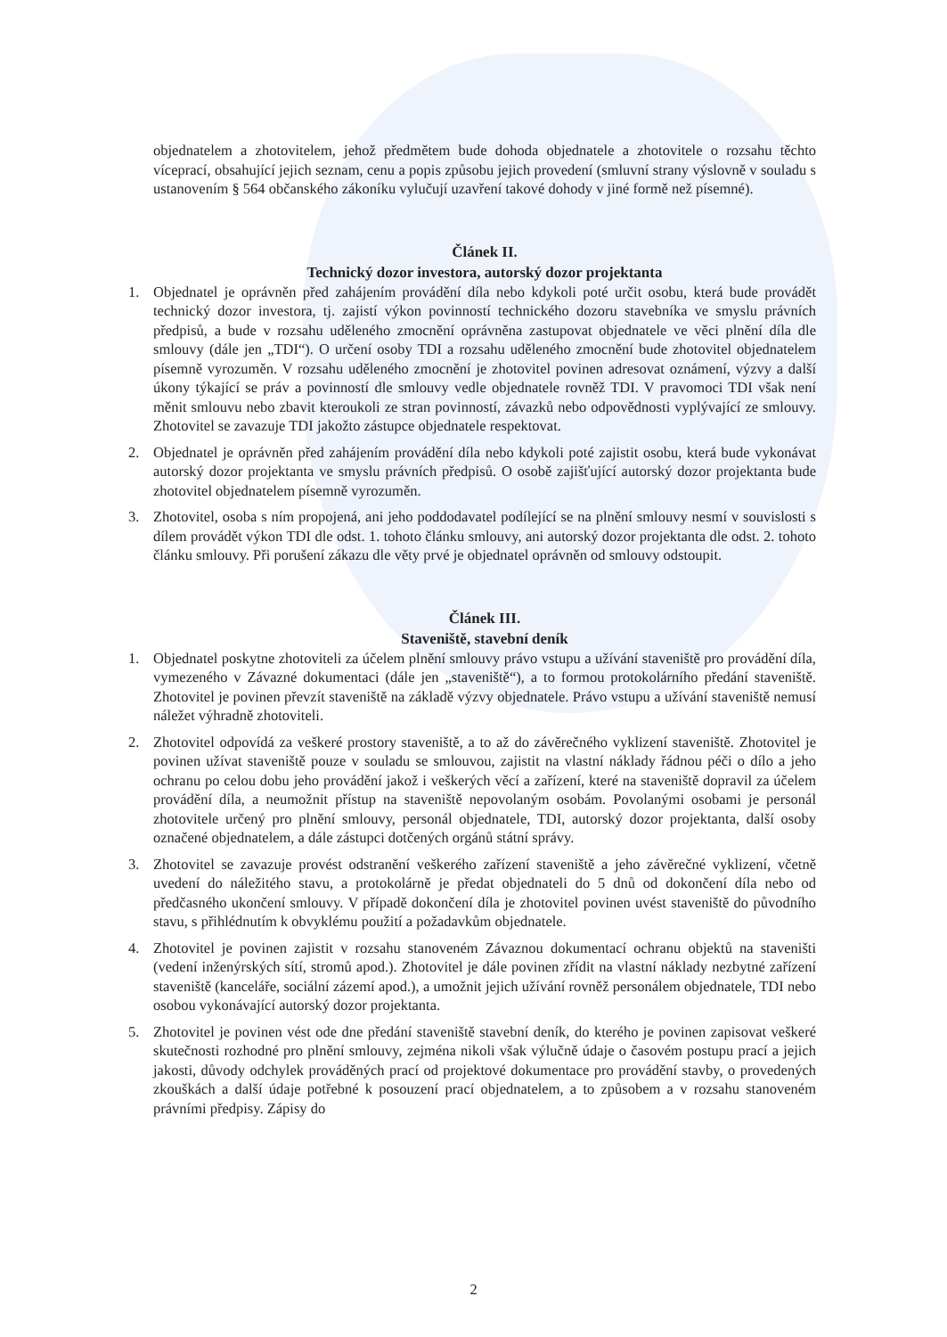objednatelem a zhotovitelem, jehož předmětem bude dohoda objednatele a zhotovitele o rozsahu těchto víceprací, obsahující jejich seznam, cenu a popis způsobu jejich provedení (smluvní strany výslovně v souladu s ustanovením § 564 občanského zákoníku vylučují uzavření takové dohody v jiné formě než písemné).
Článek II.
Technický dozor investora, autorský dozor projektanta
1. Objednatel je oprávněn před zahájením provádění díla nebo kdykoli poté určit osobu, která bude provádět technický dozor investora, tj. zajistí výkon povinností technického dozoru stavebníka ve smyslu právních předpisů, a bude v rozsahu uděleného zmocnění oprávněna zastupovat objednatele ve věci plnění díla dle smlouvy (dále jen „TDI“). O určení osoby TDI a rozsahu uděleného zmocnění bude zhotovitel objednatelem písemně vyrozuměn. V rozsahu uděleného zmocnění je zhotovitel povinen adresovat oznámení, výzvy a další úkony týkající se práv a povinností dle smlouvy vedle objednatele rovněž TDI. V pravomoci TDI však není měnit smlouvu nebo zbavit kteroukoli ze stran povinností, závazků nebo odpovědnosti vyplývající ze smlouvy. Zhotovitel se zavazuje TDI jakožto zástupce objednatele respektovat.
2. Objednatel je oprávněn před zahájením provádění díla nebo kdykoli poté zajistit osobu, která bude vykonávat autorský dozor projektanta ve smyslu právních předpisů. O osobě zajišťující autorský dozor projektanta bude zhotovitel objednatelem písemně vyrozuměn.
3. Zhotovitel, osoba s ním propojená, ani jeho poddodavatel podílející se na plnění smlouvy nesmí v souvislosti s dílem provádět výkon TDI dle odst. 1. tohoto článku smlouvy, ani autorský dozor projektanta dle odst. 2. tohoto článku smlouvy. Při porušení zákazu dle věty prvé je objednatel oprávněn od smlouvy odstoupit.
Článek III.
Staveniště, stavební deník
1. Objednatel poskytne zhotoviteli za účelem plnění smlouvy právo vstupu a užívání staveniště pro provádění díla, vymezeného v Závazné dokumentaci (dále jen „staveniště“), a to formou protokolárního předání staveniště. Zhotovitel je povinen převzít staveniště na základě výzvy objednatele. Právo vstupu a užívání staveniště nemusí náležet výhradně zhotoviteli.
2. Zhotovitel odpovídá za veškeré prostory staveniště, a to až do závěrečného vyklizení staveniště. Zhotovitel je povinen užívat staveniště pouze v souladu se smlouvou, zajistit na vlastní náklady řádnou péči o dílo a jeho ochranu po celou dobu jeho provádění jakož i veškerých věcí a zařízení, které na staveniště dopravil za účelem provádění díla, a neumožnit přístup na staveniště nepovolaným osobám. Povolanými osobami je personál zhotovitele určený pro plnění smlouvy, personál objednatele, TDI, autorský dozor projektanta, další osoby označené objednatelem, a dále zástupci dotčených orgánů státní správy.
3. Zhotovitel se zavazuje provést odstranění veškerého zařízení staveniště a jeho závěrečné vyklizení, včetně uvedení do náležitého stavu, a protokolárně je předat objednateli do 5 dnů od dokončení díla nebo od předčasného ukončení smlouvy. V případě dokončení díla je zhotovitel povinen uvést staveniště do původního stavu, s přihlédnutím k obvyklému použití a požadavkům objednatele.
4. Zhotovitel je povinen zajistit v rozsahu stanoveném Závaznou dokumentací ochranu objektů na staveništi (vedení inženýrských sítí, stromů apod.). Zhotovitel je dále povinen zřídit na vlastní náklady nezbytné zařízení staveniště (kanceláře, sociální zázemí apod.), a umožnit jejich užívání rovněž personálem objednatele, TDI nebo osobou vykonávající autorský dozor projektanta.
5. Zhotovitel je povinen vést ode dne předání staveniště stavební deník, do kterého je povinen zapisovat veškeré skutečnosti rozhodné pro plnění smlouvy, zejména nikoli však výlučně údaje o časovém postupu prací a jejich jakosti, důvody odchylek prováděných prací od projektové dokumentace pro provádění stavby, o provedených zkouškách a další údaje potřebné k posouzení prací objednatelem, a to způsobem a v rozsahu stanoveném právními předpisy. Zápisy do
2